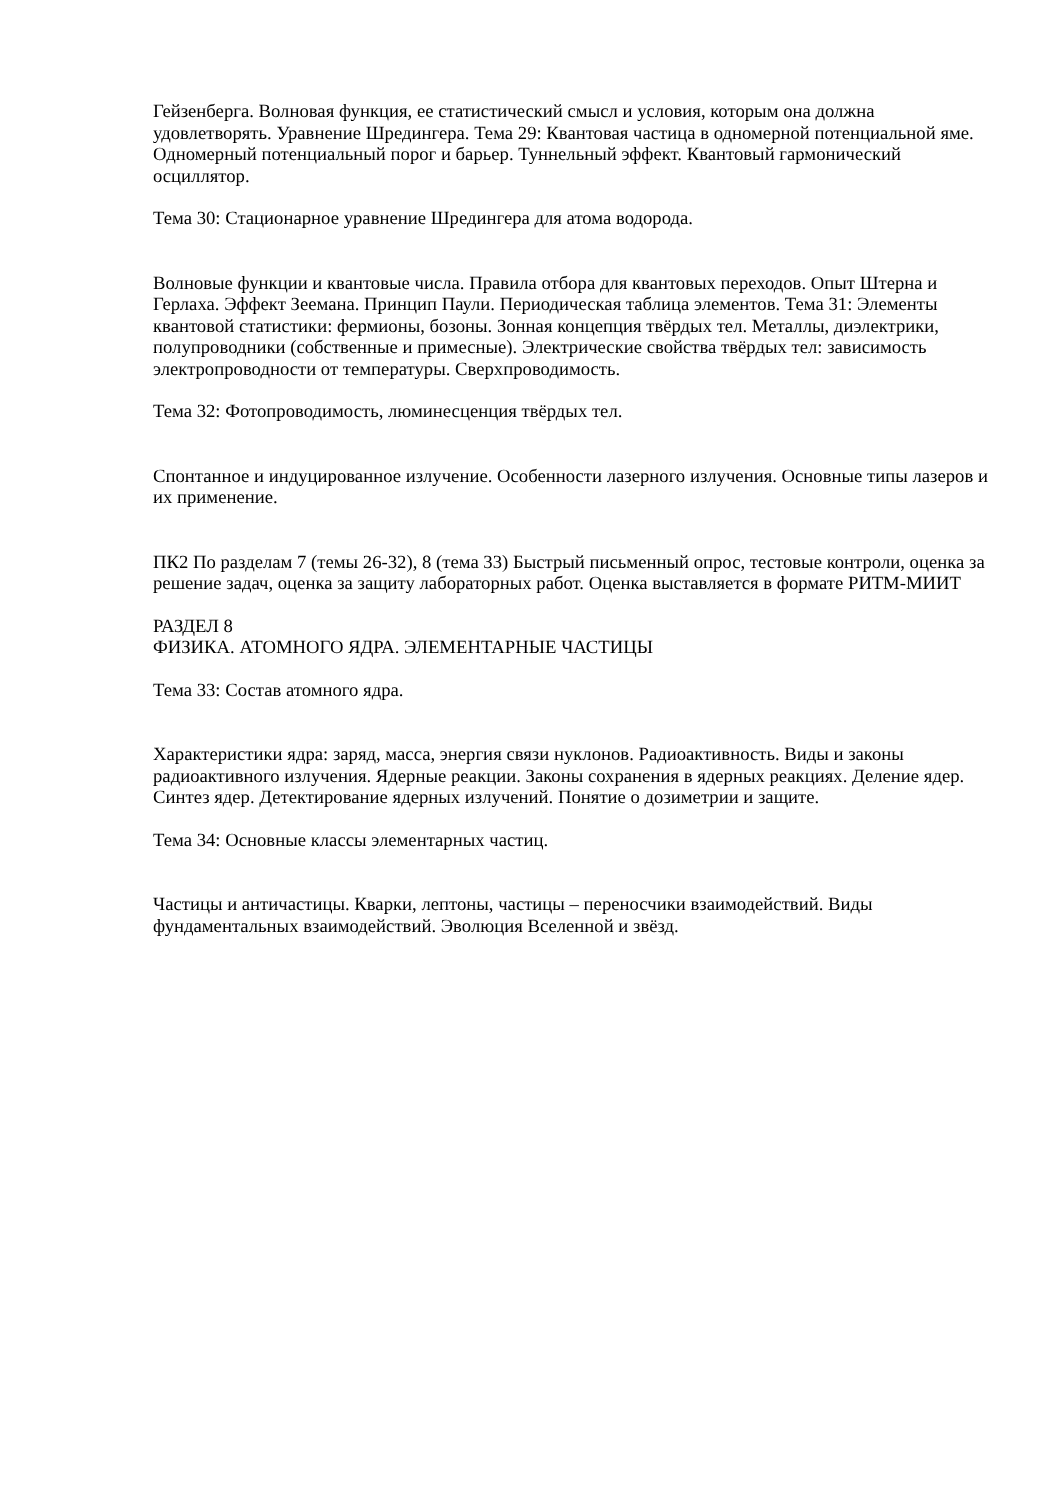Гейзенберга. Волновая функция, ее статистический смысл и условия, которым она должна удовлетворять. Уравнение Шредингера. Тема 29: Квантовая частица в одномерной потенциальной яме. Одномерный потенциальный порог и барьер. Туннельный эффект. Квантовый гармонический осциллятор.
Тема 30: Стационарное уравнение Шредингера для атома водорода.
Волновые функции и квантовые числа. Правила отбора для квантовых переходов. Опыт Штерна и Герлаха. Эффект Зеемана. Принцип Паули. Периодическая таблица элементов. Тема 31: Элементы квантовой статистики: фермионы, бозоны. Зонная концепция твёрдых тел. Металлы, диэлектрики, полупроводники (собственные и примесные). Электрические свойства твёрдых тел: зависимость электропроводности от температуры. Сверхпроводимость.
Тема 32: Фотопроводимость, люминесценция твёрдых тел.
Спонтанное и индуцированное излучение. Особенности лазерного излучения. Основные типы лазеров и их применение.
ПК2 По разделам 7 (темы 26-32), 8 (тема 33) Быстрый письменный опрос, тестовые контроли, оценка за решение задач, оценка за защиту лабораторных работ. Оценка выставляется в формате РИТМ-МИИТ
РАЗДЕЛ 8
ФИЗИКА. АТОМНОГО ЯДРА. ЭЛЕМЕНТАРНЫЕ ЧАСТИЦЫ
Тема 33: Состав атомного ядра.
Характеристики ядра: заряд, масса, энергия связи нуклонов. Радиоактивность. Виды и законы радиоактивного излучения. Ядерные реакции. Законы сохранения в ядерных реакциях. Деление ядер. Синтез ядер. Детектирование ядерных излучений. Понятие о дозиметрии и защите.
Тема 34: Основные классы элементарных частиц.
Частицы и античастицы. Кварки, лептоны, частицы – переносчики взаимодействий. Виды фундаментальных взаимодействий. Эволюция Вселенной и звёзд.